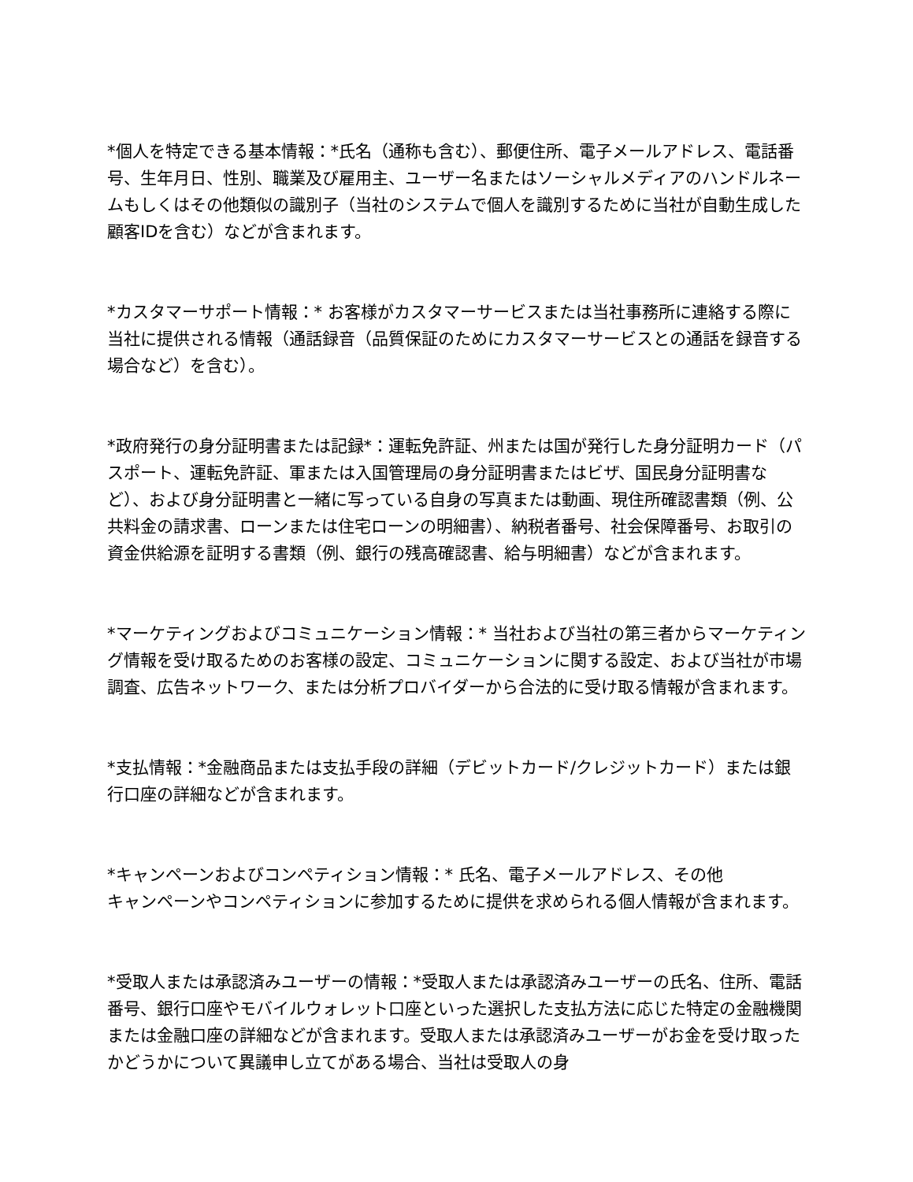*個人を特定できる基本情報：*氏名（通称も含む）、郵便住所、電子メールアドレス、電話番号、生年月日、性別、職業及び雇用主、ユーザー名またはソーシャルメディアのハンドルネームもしくはその他類似の識別子（当社のシステムで個人を識別するために当社が自動生成した顧客IDを含む）などが含まれます。
*カスタマーサポート情報：* お客様がカスタマーサービスまたは当社事務所に連絡する際に当社に提供される情報（通話録音（品質保証のためにカスタマーサービスとの通話を録音する場合など）を含む）。
*政府発行の身分証明書または記録*：運転免許証、州または国が発行した身分証明カード（パスポート、運転免許証、軍または入国管理局の身分証明書またはビザ、国民身分証明書など）、および身分証明書と一緒に写っている自身の写真または動画、現住所確認書類（例、公共料金の請求書、ローンまたは住宅ローンの明細書）、納税者番号、社会保障番号、お取引の資金供給源を証明する書類（例、銀行の残高確認書、給与明細書）などが含まれます。
*マーケティングおよびコミュニケーション情報：* 当社および当社の第三者からマーケティング情報を受け取るためのお客様の設定、コミュニケーションに関する設定、および当社が市場調査、広告ネットワーク、または分析プロバイダーから合法的に受け取る情報が含まれます。
*支払情報：*金融商品または支払手段の詳細（デビットカード/クレジットカード）または銀行口座の詳細などが含まれます。
*キャンペーンおよびコンペティション情報：* 氏名、電子メールアドレス、その他
キャンペーンやコンペティションに参加するために提供を求められる個人情報が含まれます。
*受取人または承認済みユーザーの情報：*受取人または承認済みユーザーの氏名、住所、電話番号、銀行口座やモバイルウォレット口座といった選択した支払方法に応じた特定の金融機関または金融口座の詳細などが含まれます。受取人または承認済みユーザーがお金を受け取ったかどうかについて異議申し立てがある場合、当社は受取人の身